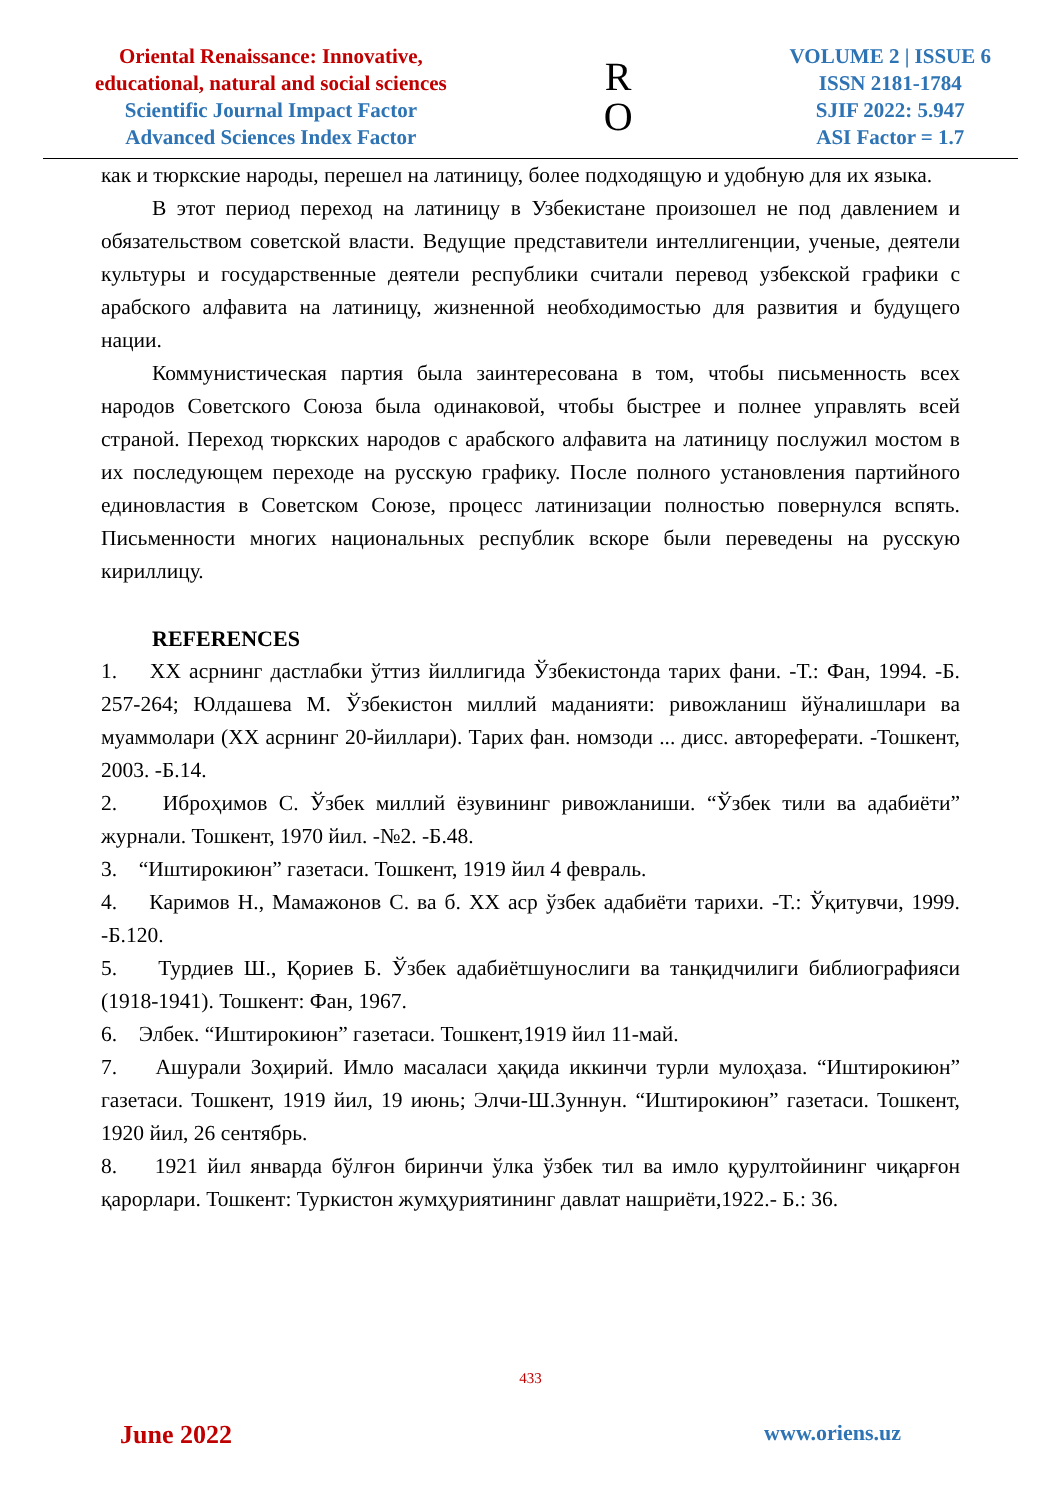Oriental Renaissance: Innovative,
educational, natural and social sciences
Scientific Journal Impact Factor
Advanced Sciences Index Factor
R
O
VOLUME 2 | ISSUE 6
ISSN 2181-1784
SJIF 2022: 5.947
ASI Factor = 1.7
как и тюркские народы, перешел на латиницу, более подходящую и удобную для их языка.
В этот период переход на латиницу в Узбекистане произошел не под давлением и обязательством советской власти. Ведущие представители интеллигенции, ученые, деятели культуры и государственные деятели республики считали перевод узбекской графики с арабского алфавита на латиницу, жизненной необходимостью для развития и будущего нации.
Коммунистическая партия была заинтересована в том, чтобы письменность всех народов Советского Союза была одинаковой, чтобы быстрее и полнее управлять всей страной. Переход тюркских народов с арабского алфавита на латиницу послужил мостом в их последующем переходе на русскую графику. После полного установления партийного единовластия в Советском Союзе, процесс латинизации полностью повернулся вспять. Письменности многих национальных республик вскоре были переведены на русскую кириллицу.
REFERENCES
1. XX асрнинг дастлабки ўттиз йиллигида Ўзбекистонда тарих фани. -Т.: Фан, 1994. -Б. 257-264; Юлдашева М. Ўзбекистон миллий маданияти: ривожланиш йўналишлари ва муаммолари (XX асрнинг 20-йиллари). Тарих фан. номзоди ... дисс. автореферати. -Тошкент, 2003. -Б.14.
2. Иброҳимов С. Ўзбек миллий ёзувининг ривожланиши. “Ўзбек тили ва адабиёти” журнали. Тошкент, 1970 йил. -№2. -Б.48.
3. “Иштирокиюн” газетаси. Тошкент, 1919 йил 4 февраль.
4. Каримов Н., Мамажонов С. ва б. XX аср ўзбек адабиёти тарихи. -Т.: Ўқитувчи, 1999. -Б.120.
5. Турдиев Ш., Қориев Б. Ўзбек адабиётшунослиги ва танқидчилиги библиографияси (1918-1941). Тошкент: Фан, 1967.
6. Элбек. “Иштирокиюн” газетаси. Тошкент,1919 йил 11-май.
7. Ашурали Зоҳирий. Имло масаласи ҳақида иккинчи турли мулоҳаза. “Иштирокиюн” газетаси. Тошкент, 1919 йил, 19 июнь; Элчи-Ш.Зуннун. “Иштирокиюн” газетаси. Тошкент, 1920 йил, 26 сентябрь.
8. 1921 йил январда бўлғон биринчи ўлка ўзбек тил ва имло қурултойининг чиқарғон қарорлари. Тошкент: Туркистон жумҳуриятининг давлат нашриёти,1922.- Б.: 36.
433
June 2022 www.oriens.uz